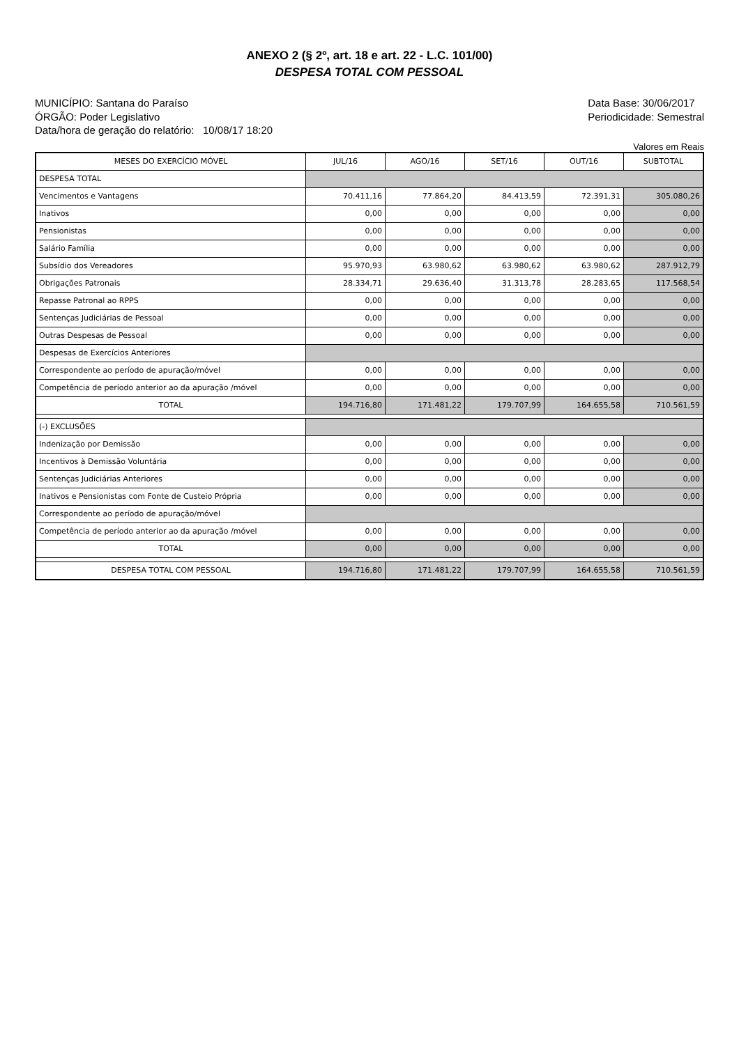ANEXO 2 (§ 2º, art. 18 e art. 22 - L.C. 101/00)
DESPESA TOTAL COM PESSOAL
MUNICÍPIO: Santana do Paraíso
ÓRGÃO: Poder Legislativo
Data/hora de geração do relatório: 10/08/17 18:20
Data Base: 30/06/2017
Periodicidade: Semestral
Valores em Reais
| MESES DO EXERCÍCIO MÓVEL | JUL/16 | AGO/16 | SET/16 | OUT/16 | SUBTOTAL |
| --- | --- | --- | --- | --- | --- |
| DESPESA TOTAL | | | | | |
| Vencimentos e Vantagens | 70.411,16 | 77.864,20 | 84.413,59 | 72.391,31 | 305.080,26 |
| Inativos | 0,00 | 0,00 | 0,00 | 0,00 | 0,00 |
| Pensionistas | 0,00 | 0,00 | 0,00 | 0,00 | 0,00 |
| Salário Família | 0,00 | 0,00 | 0,00 | 0,00 | 0,00 |
| Subsídio dos Vereadores | 95.970,93 | 63.980,62 | 63.980,62 | 63.980,62 | 287.912,79 |
| Obrigações Patronais | 28.334,71 | 29.636,40 | 31.313,78 | 28.283,65 | 117.568,54 |
| Repasse Patronal ao RPPS | 0,00 | 0,00 | 0,00 | 0,00 | 0,00 |
| Sentenças Judiciárias de Pessoal | 0,00 | 0,00 | 0,00 | 0,00 | 0,00 |
| Outras Despesas de Pessoal | 0,00 | 0,00 | 0,00 | 0,00 | 0,00 |
| Despesas de Exercícios Anteriores | | | | | |
| Correspondente ao período de apuração/móvel | 0,00 | 0,00 | 0,00 | 0,00 | 0,00 |
| Competência de período anterior ao da apuração /móvel | 0,00 | 0,00 | 0,00 | 0,00 | 0,00 |
| TOTAL | 194.716,80 | 171.481,22 | 179.707,99 | 164.655,58 | 710.561,59 |
| (-) EXCLUSÕES | | | | | |
| Indenização por Demissão | 0,00 | 0,00 | 0,00 | 0,00 | 0,00 |
| Incentivos à Demissão Voluntária | 0,00 | 0,00 | 0,00 | 0,00 | 0,00 |
| Sentenças Judiciárias Anteriores | 0,00 | 0,00 | 0,00 | 0,00 | 0,00 |
| Inativos e Pensionistas com Fonte de Custeio Própria | 0,00 | 0,00 | 0,00 | 0,00 | 0,00 |
| Correspondente ao período de apuração/móvel | | | | | |
| Competência de período anterior ao da apuração /móvel | 0,00 | 0,00 | 0,00 | 0,00 | 0,00 |
| TOTAL | 0,00 | 0,00 | 0,00 | 0,00 | 0,00 |
| DESPESA TOTAL COM PESSOAL | 194.716,80 | 171.481,22 | 179.707,99 | 164.655,58 | 710.561,59 |